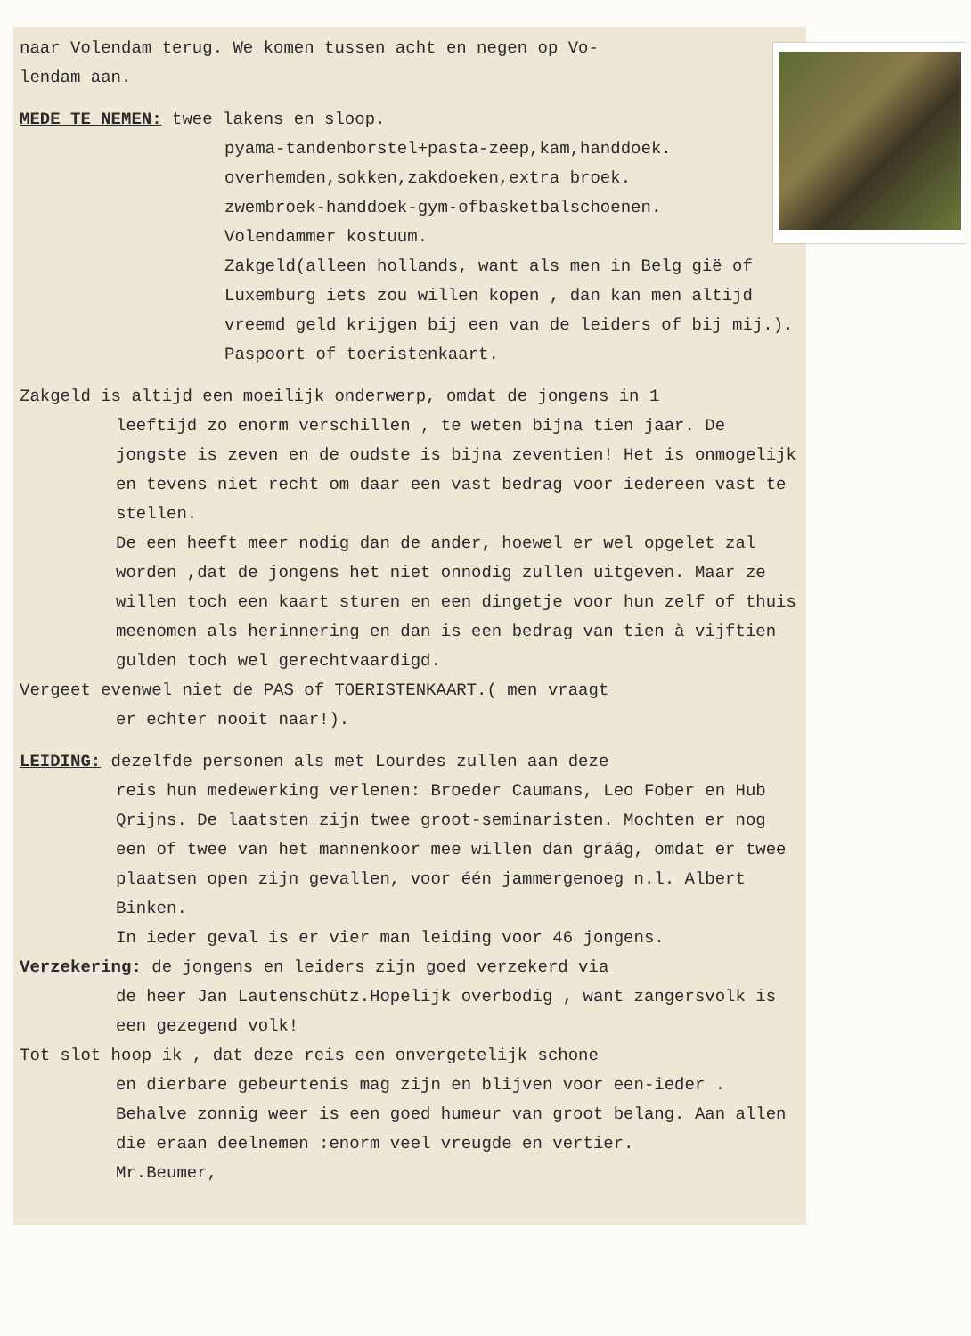naar Volendam terug. We komen tussen acht en negen op Vo-
lendam aan.
MEDE TE NEMEN: twee lakens en sloop.
pyama-tandenborstel+pasta-zeep,kam,handdoek.
overhemden,sokken,zakdoeken,extra broek.
zwembroek-handdoek-gym-ofbasketbalschoenen.
Volendammer kostuum.
Zakgeld(alleen hollands, want als men in Belg gië of Luxemburg iets zou willen kopen , dan kan men altijd vreemd geld krijgen bij een van de leiders of bij mij.).
Paspoort of toeristenkaart.
Zakgeld is altijd een moeilijk onderwerp, omdat de jongens in 1
leeftijd zo enorm verschillen , te weten bijna tien jaar. De jongste is zeven en de oudste is bijna zeventien! Het is onmogelijk en tevens niet recht om daar een vast bedrag voor iedereen vast te stellen.
De een heeft meer nodig dan de ander, hoewel er wel opgelet zal worden ,dat de jongens het niet onnodig zullen uitgeven. Maar ze willen toch een kaart sturen en een dingetje voor hun zelf of thuis meenomen als herinnering en dan is een bedrag van tien à vijftien gulden toch wel gerechtvaardigd.
Vergeet evenwel niet de PAS of TOERISTENKAART.( men vraagt
er echter nooit naar!).
LEIDING: dezelfde personen als met Lourdes zullen aan deze
reis hun medewerking verlenen: Broeder Caumans, Leo Fober en Hub Qrijns. De laatsten zijn twee groot-seminaristen. Mochten er nog een of twee van het mannenkoor mee willen dan gráág, omdat er twee plaatsen open zijn gevallen, voor één jammergenoeg n.l. Albert Binken.
In ieder geval is er vier man leiding voor 46 jongens.
Verzekering: de jongens en leiders zijn goed verzekerd via
de heer Jan Lautenschütz.Hopelijk overbodig , want zangersvolk is een gezegend volk!
Tot slot hoop ik , dat deze reis een onvergetelijk schone
en dierbare gebeurtenis mag zijn en blijven voor een-ieder . Behalve zonnig weer is een goed humeur van groot belang. Aan allen die eraan deelnemen :enorm veel vreugde en vertier. Mr.Beumer,